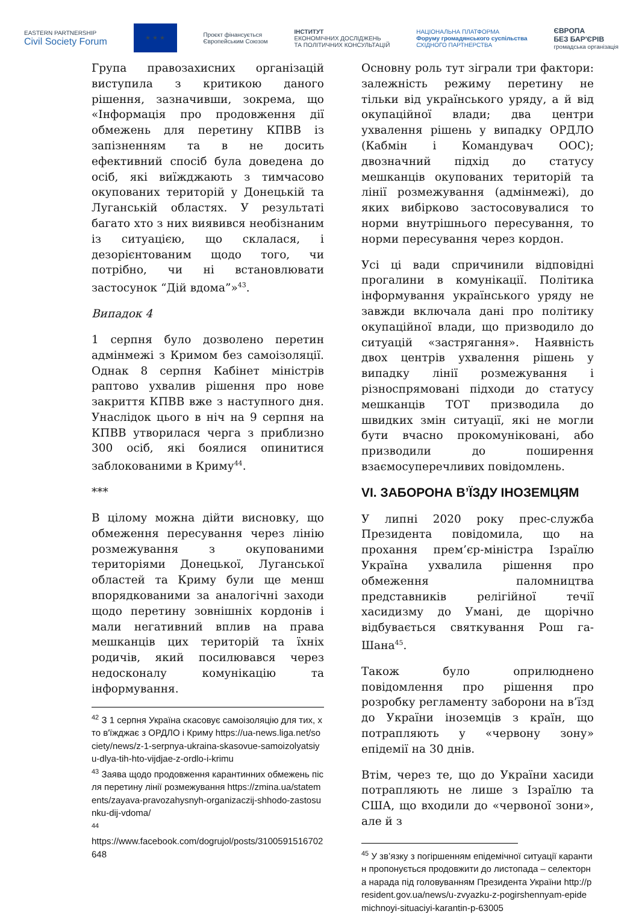EASTERN PARTNERSHIP
Civil Society Forum
★ ★ ★
Проєкт фінансується
Європейським Союзом
ІНСТИТУТ
ЕКОНОМІЧНИХ ДОСЛІДЖЕНЬ
ТА ПОЛІТИЧНИХ КОНСУЛЬТАЦІЙ
НАЦІОНАЛЬНА ПЛАТФОРМА
Форуму громадянського суспільства
СХІДНОГО ПАРТНЕРСТВА
ЄВРОПА
БЕЗ БАР'ЄРІВ
громадська організація
Група правозахисних організацій виступила з критикою даного рішення, зазначивши, зокрема, що «Інформація про продовження дії обмежень для перетину КПВВ із запізненням та в не досить ефективний спосіб була доведена до осіб, які виїжджають з тимчасово окупованих територій у Донецькій та Луганській областях. У результаті багато хто з них виявився необізнаним із ситуацією, що склалася, і дезорієнтованим щодо того, чи потрібно, чи ні встановлювати застосунок “Дій вдома”»<sup>43</sup>.
Випадок 4
1 серпня було дозволено перетин адмінмежі з Кримом без самоізоляції. Однак 8 серпня Кабінет міністрів раптово ухвалив рішення про нове закриття КПВВ вже з наступного дня. Унаслідок цього в ніч на 9 серпня на КПВВ утворилася черга з приблизно 300 осіб, які боялися опинитися заблокованими в Криму<sup>44</sup>.
***
В цілому можна дійти висновку, що обмеження пересування через лінію розмежування з окупованими територіями Донецької, Луганської областей та Криму були ще менш впорядкованими за аналогічні заходи щодо перетину зовнішніх кордонів і мали негативний вплив на права мешканців цих територій та їхніх родичів, який посилювався через недосконалу комунікацію та інформування.
<sup>42</sup> З 1 серпня Україна скасовує самоізоляцію для тих, хто в'їжджає з ОРДЛО і Криму https://ua-news.liga.net/society/news/z-1-serpnya-ukraina-skasovue-samoizolyatsiyu-dlya-tih-hto-vijdjae-z-ordlo-i-krimu
<sup>43</sup> Заява щодо продовження карантинних обмежень після перетину лінії розмежування https://zmina.ua/statements/zayava-pravozahysnyh-organizaczij-shhodo-zastosunku-dij-vdoma/
<sup>44</sup>
https://www.facebook.com/dogrujol/posts/3100591516702648
Основну роль тут зіграли три фактори: залежність режиму перетину не тільки від українського уряду, а й від окупаційної влади; два центри ухвалення рішень у випадку ОРДЛО (Кабмін і Командувач ООС); двозначний підхід до статусу мешканців окупованих територій та лінії розмежування (адмінмежі), до яких вибірково застосовувалися то норми внутрішнього пересування, то норми пересування через кордон.
Усі ці вади спричинили відповідні прогалини в комунікації. Політика інформування українського уряду не завжди включала дані про політику окупаційної влади, що призводило до ситуацій «застрягання». Наявність двох центрів ухвалення рішень у випадку лінії розмежування і різноспрямовані підходи до статусу мешканців ТОТ призводила до швидких змін ситуації, які не могли бути вчасно прокомуніковані, або призводили до поширення взаємосуперечливих повідомлень.
VI. ЗАБОРОНА В’ЇЗДУ ІНОЗЕМЦЯМ
У липні 2020 року прес-служба Президента повідомила, що на прохання прем’єр-міністра Ізраїлю Україна ухвалила рішення про обмеження паломництва представників релігійної течії хасидизму до Умані, де щорічно відбувається святкування Рош га-Шана<sup>45</sup>.
Також було оприлюднено повідомлення про рішення про розробку регламенту заборони на в’їзд до України іноземців з країн, що потрапляють у «червону зону» епідемії на 30 днів.
Втім, через те, що до України хасиди потрапляють не лише з Ізраїлю та США, що входили до «червоної зони», але й з
<sup>45</sup> У зв’язку з погіршенням епідемічної ситуації карантин пропонується продовжити до листопада – селекторна нарада під головуванням Президента України http://president.gov.ua/news/u-zvyazku-z-pogirshennyam-epidemichnoyi-situaciyi-karantin-p-63005